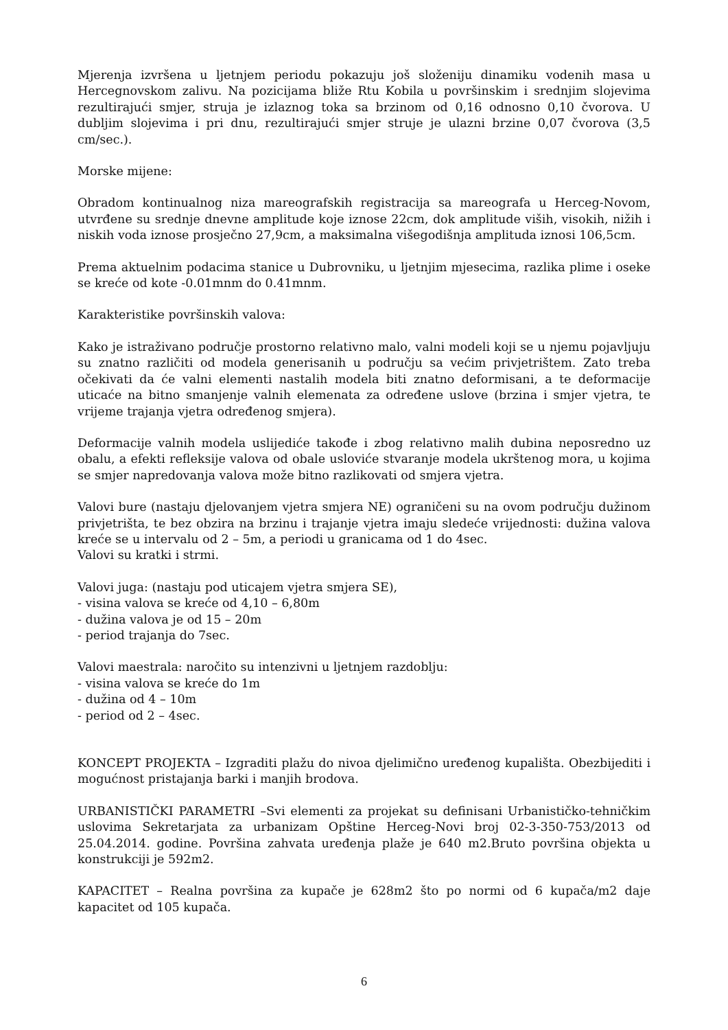Mjerenja izvršena u ljetnjem periodu pokazuju još složeniju dinamiku vodenih masa u Hercegnovskom zalivu. Na pozicijama bliže Rtu Kobila u površinskim i srednjim slojevima rezultirajući smjer, struja je izlaznog toka sa brzinom od 0,16 odnosno 0,10 čvorova. U dubljim slojevima i pri dnu, rezultirajući smjer struje je ulazni brzine 0,07 čvorova (3,5 cm/sec.).
Morske mijene:
Obradom kontinualnog niza mareografskih registracija sa mareografa u Herceg-Novom, utvrđene su srednje dnevne amplitude koje iznose 22cm, dok amplitude viših, visokih, nižih i niskih voda iznose prosječno 27,9cm, a maksimalna višegodišnja amplituda iznosi 106,5cm.
Prema aktuelnim podacima stanice u Dubrovniku, u ljetnjim mjesecima, razlika plime i oseke se kreće od kote -0.01mnm do 0.41mnm.
Karakteristike površinskih valova:
Kako je istraživano područje prostorno relativno malo, valni modeli koji se u njemu pojavljuju su znatno različiti od modela generisanih u području sa većim privjetrištem. Zato treba očekivati da će valni elementi nastalih modela biti znatno deformisani, a te deformacije uticaće na bitno smanjenje valnih elemenata za određene uslove (brzina i smjer vjetra, te vrijeme trajanja vjetra određenog smjera).
Deformacije valnih modela uslijediće takođe i zbog relativno malih dubina neposredno uz obalu, a efekti refleksije valova od obale usloviće stvaranje modela ukrštenog mora, u kojima se smjer napredovanja valova može bitno razlikovati od smjera vjetra.
Valovi bure (nastaju djelovanjem vjetra smjera NE) ograničeni su na ovom području dužinom privjetrišta, te bez obzira na brzinu i trajanje vjetra imaju sledeće vrijednosti: dužina valova kreće se u intervalu od 2 – 5m, a periodi u granicama od 1 do 4sec.
Valovi su kratki i strmi.
Valovi juga: (nastaju pod uticajem vjetra smjera SE),
- visina valova se kreće od 4,10 – 6,80m
- dužina valova je od 15 – 20m
- period trajanja do 7sec.
Valovi maestrala: naročito su intenzivni u ljetnjem razdoblju:
- visina valova se kreće do 1m
- dužina od 4 – 10m
- period od 2 – 4sec.
KONCEPT PROJEKTA – Izgraditi plažu do nivoa djelimično uređenog kupališta. Obezbijediti i mogućnost pristajanja barki i manjih brodova.
URBANISTIČKI PARAMETRI –Svi elementi za projekat su definisani Urbanističko-tehničkim uslovima Sekretarjata za urbanizam Opštine Herceg-Novi broj 02-3-350-753/2013 od 25.04.2014. godine. Površina zahvata uređenja plaže je 640 m2.Bruto površina objekta u konstrukciji je 592m2.
KAPACITET – Realna površina za kupače je 628m2 što po normi od 6 kupača/m2 daje kapacitet od 105 kupača.
6